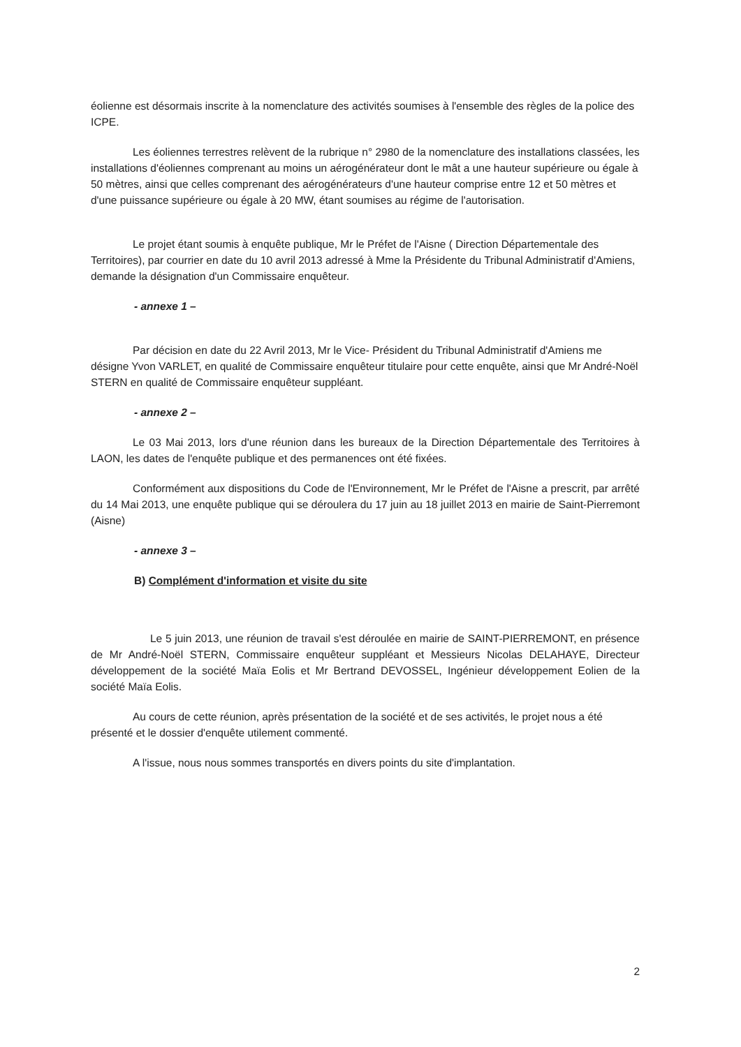éolienne est désormais inscrite à la nomenclature des activités soumises à l'ensemble des règles de la police des ICPE.
Les éoliennes terrestres relèvent de la rubrique n° 2980 de la nomenclature des installations classées, les installations d'éoliennes comprenant au moins un aérogénérateur dont le mât a une hauteur supérieure ou égale à 50 mètres, ainsi que celles comprenant des aérogénérateurs d'une hauteur comprise entre 12 et 50 mètres et d'une puissance supérieure ou égale à 20 MW, étant soumises au régime de l'autorisation.
Le projet étant soumis à enquête publique, Mr le Préfet de l'Aisne ( Direction Départementale des Territoires), par courrier en date du 10 avril 2013 adressé à Mme la Présidente du Tribunal Administratif d'Amiens, demande la désignation d'un Commissaire enquêteur.
- annexe 1 –
Par décision en date du 22 Avril 2013, Mr le Vice- Président du Tribunal Administratif d'Amiens me désigne Yvon VARLET, en qualité de Commissaire enquêteur titulaire pour cette enquête, ainsi que Mr André-Noël STERN en qualité de Commissaire enquêteur suppléant.
- annexe 2 –
Le 03 Mai 2013, lors d'une réunion dans les bureaux de la Direction Départementale des Territoires à LAON, les dates de l'enquête publique et des permanences ont été fixées.
Conformément aux dispositions du Code de l'Environnement, Mr le Préfet de l'Aisne a prescrit, par arrêté du 14 Mai 2013, une enquête publique qui se déroulera du 17 juin au 18 juillet 2013 en mairie de Saint-Pierremont (Aisne)
- annexe 3 –
B) Complément d'information et visite du site
Le 5 juin 2013, une réunion de travail s'est déroulée en mairie de SAINT-PIERREMONT, en présence de Mr André-Noël STERN, Commissaire enquêteur suppléant et Messieurs Nicolas DELAHAYE, Directeur développement de la société Maïa Eolis et Mr Bertrand DEVOSSEL, Ingénieur développement Eolien de la société Maïa Eolis.
Au cours de cette réunion, après présentation de la société et de ses activités, le projet nous a été présenté et le dossier d'enquête utilement commenté.
A l'issue, nous nous sommes transportés en divers points du site d'implantation.
2